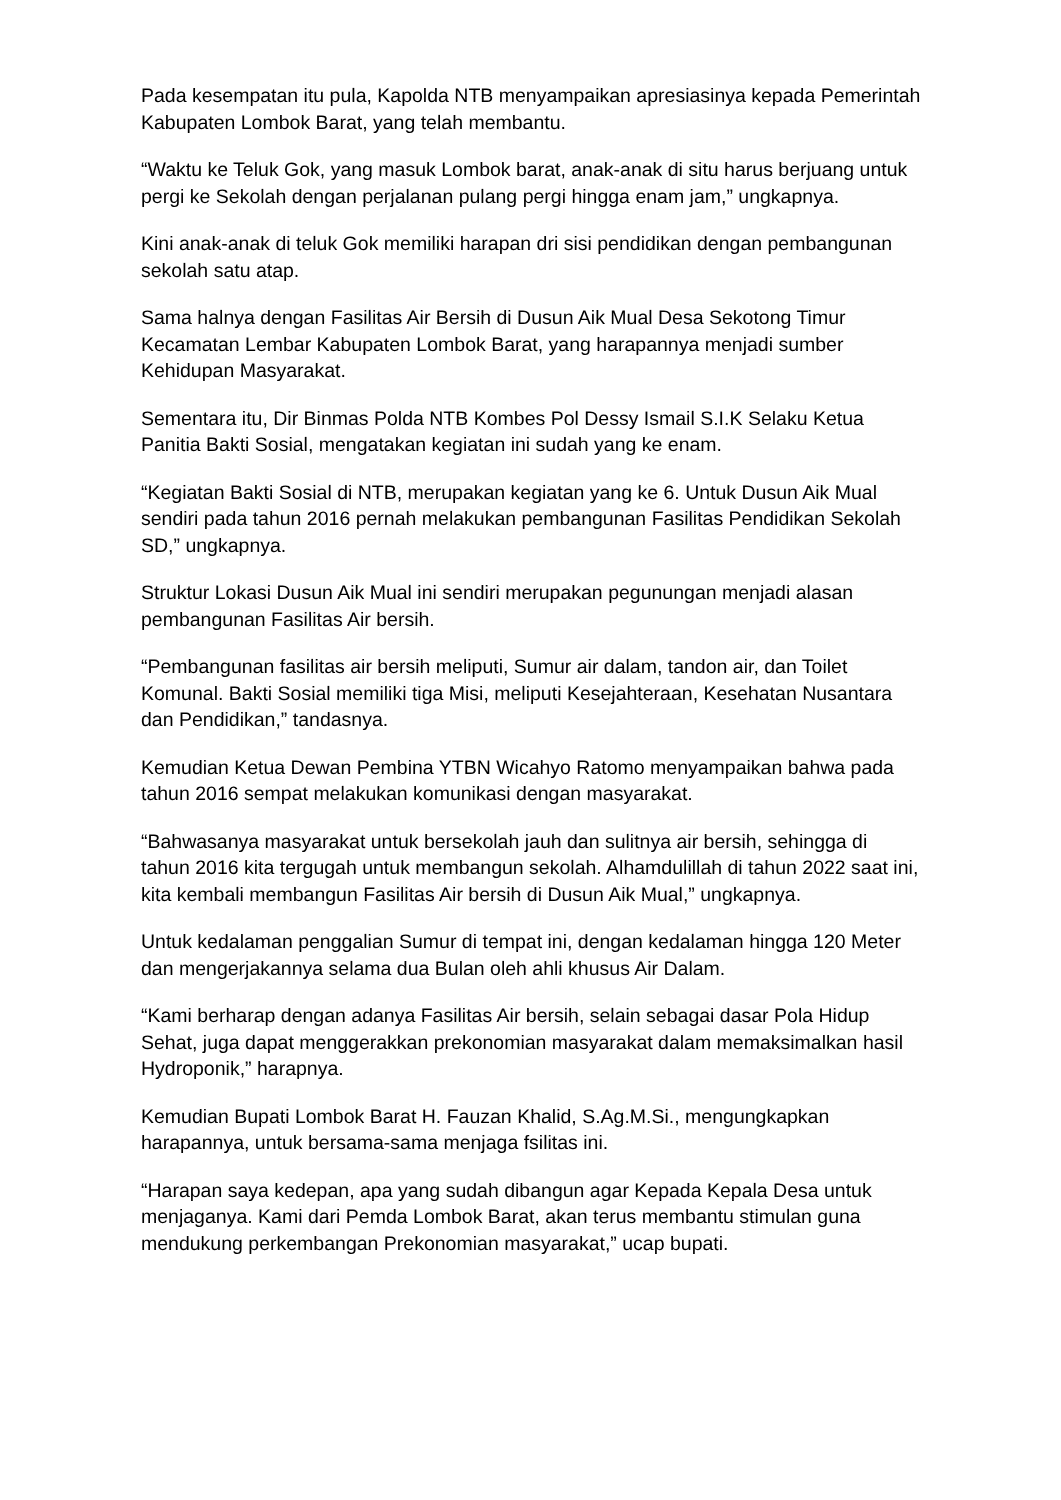Pada kesempatan itu pula, Kapolda NTB menyampaikan apresiasinya kepada Pemerintah Kabupaten Lombok Barat, yang telah membantu.
“Waktu ke Teluk Gok, yang masuk Lombok barat, anak-anak di situ harus berjuang untuk pergi ke Sekolah dengan perjalanan pulang pergi hingga enam jam,” ungkapnya.
Kini anak-anak di teluk Gok memiliki harapan dri sisi pendidikan dengan pembangunan sekolah satu atap.
Sama halnya dengan Fasilitas Air Bersih di Dusun Aik Mual Desa Sekotong Timur Kecamatan Lembar Kabupaten Lombok Barat, yang harapannya menjadi sumber Kehidupan Masyarakat.
Sementara itu, Dir Binmas Polda NTB Kombes Pol Dessy Ismail S.I.K Selaku Ketua Panitia Bakti Sosial, mengatakan kegiatan ini sudah yang ke enam.
“Kegiatan Bakti Sosial di NTB, merupakan kegiatan yang ke 6. Untuk Dusun Aik Mual sendiri pada tahun 2016 pernah melakukan pembangunan Fasilitas Pendidikan Sekolah SD,” ungkapnya.
Struktur Lokasi Dusun Aik Mual ini sendiri merupakan pegunungan menjadi alasan pembangunan Fasilitas Air bersih.
“Pembangunan fasilitas air bersih meliputi, Sumur air dalam, tandon air, dan Toilet Komunal. Bakti Sosial memiliki tiga Misi, meliputi Kesejahteraan, Kesehatan Nusantara dan Pendidikan,” tandasnya.
Kemudian Ketua Dewan Pembina YTBN Wicahyo Ratomo menyampaikan bahwa pada tahun 2016 sempat melakukan komunikasi dengan masyarakat.
“Bahwasanya masyarakat untuk bersekolah jauh dan sulitnya air bersih, sehingga di tahun 2016 kita tergugah untuk membangun sekolah. Alhamdulillah di tahun 2022 saat ini, kita kembali membangun Fasilitas Air bersih di Dusun Aik Mual,” ungkapnya.
Untuk kedalaman penggalian Sumur di tempat ini, dengan kedalaman hingga 120 Meter dan mengerjakannya selama dua Bulan oleh ahli khusus Air Dalam.
“Kami berharap dengan adanya Fasilitas Air bersih, selain sebagai dasar Pola Hidup Sehat, juga dapat menggerakkan prekonomian masyarakat dalam memaksimalkan hasil Hydroponik,” harapnya.
Kemudian Bupati Lombok Barat H. Fauzan Khalid, S.Ag.M.Si., mengungkapkan harapannya, untuk bersama-sama menjaga fsilitas ini.
“Harapan saya kedepan, apa yang sudah dibangun agar Kepada Kepala Desa untuk menjaganya. Kami dari Pemda Lombok Barat, akan terus membantu stimulan guna mendukung perkembangan Prekonomian masyarakat,” ucap bupati.